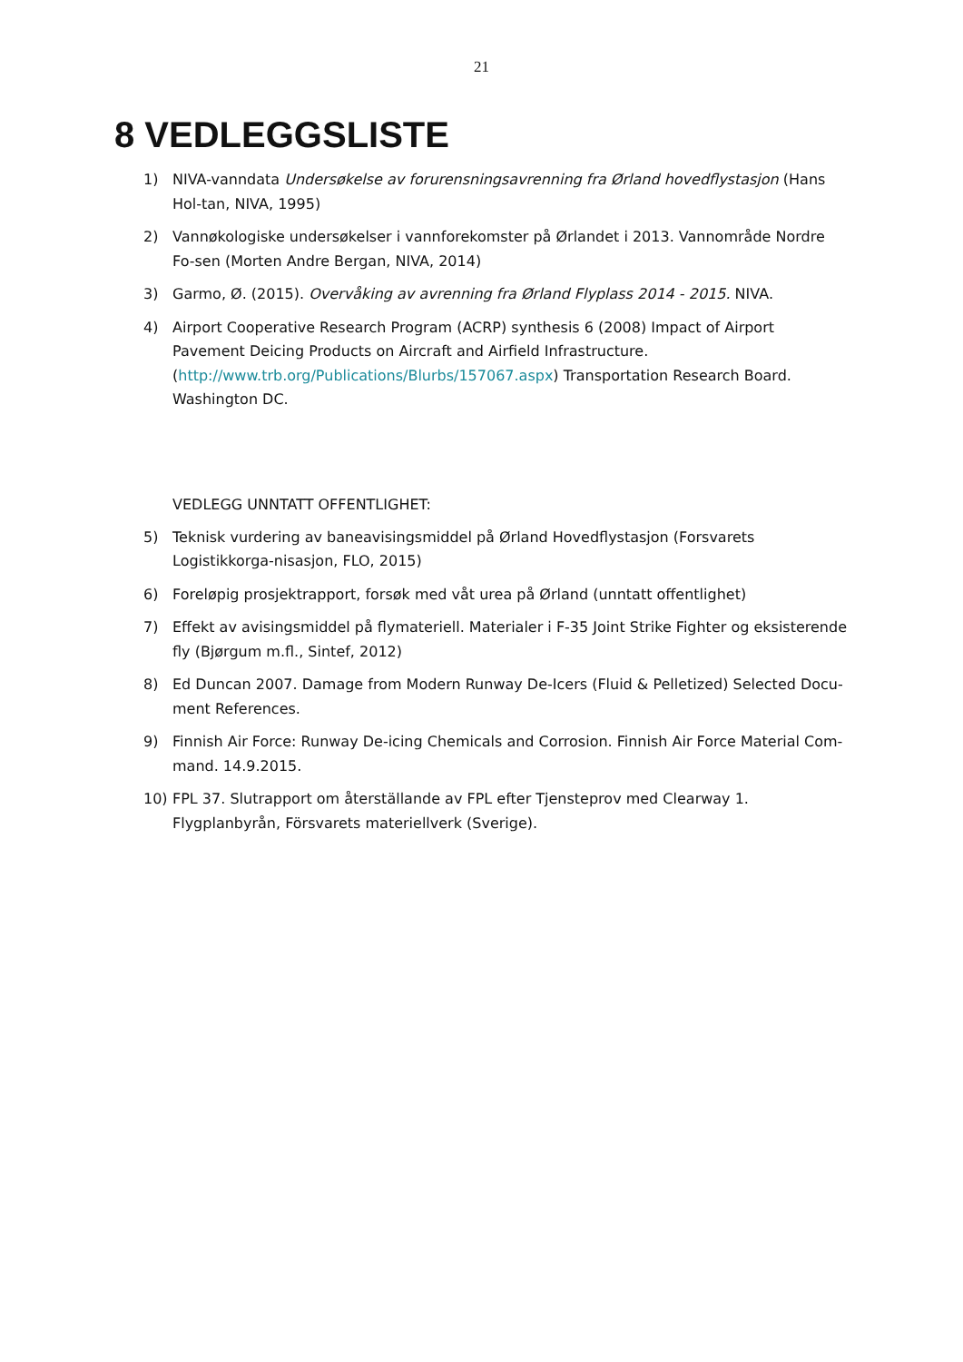21
8 VEDLEGGSLISTE
1) NIVA-vanndata Undersøkelse av forurensningsavrenning fra Ørland hovedflystasjon (Hans Hol-tan, NIVA, 1995)
2) Vannøkologiske undersøkelser i vannforekomster på Ørlandet i 2013. Vannområde Nordre Fo-sen (Morten Andre Bergan, NIVA, 2014)
3) Garmo, Ø. (2015). Overvåking av avrenning fra Ørland Flyplass 2014 - 2015. NIVA.
4) Airport Cooperative Research Program (ACRP) synthesis 6 (2008) Impact of Airport Pavement Deicing Products on Aircraft and Airfield Infrastructure. (http://www.trb.org/Publications/Blurbs/157067.aspx) Transportation Research Board. Washington DC.
VEDLEGG UNNTATT OFFENTLIGHET:
5) Teknisk vurdering av baneavisingsmiddel på Ørland Hovedflystasjon (Forsvarets Logistikkorga-nisasjon, FLO, 2015)
6) Foreløpig prosjektrapport, forsøk med våt urea på Ørland (unntatt offentlighet)
7) Effekt av avisingsmiddel på flymateriell. Materialer i F-35 Joint Strike Fighter og eksisterende fly (Bjørgum m.fl., Sintef, 2012)
8) Ed Duncan 2007. Damage from Modern Runway De-Icers (Fluid & Pelletized) Selected Docu-ment References.
9) Finnish Air Force: Runway De-icing Chemicals and Corrosion. Finnish Air Force Material Com-mand. 14.9.2015.
10) FPL 37. Slutrapport om återställande av FPL efter Tjensteprov med Clearway 1. Flygplanbyrån, Försvarets materiellverk (Sverige).